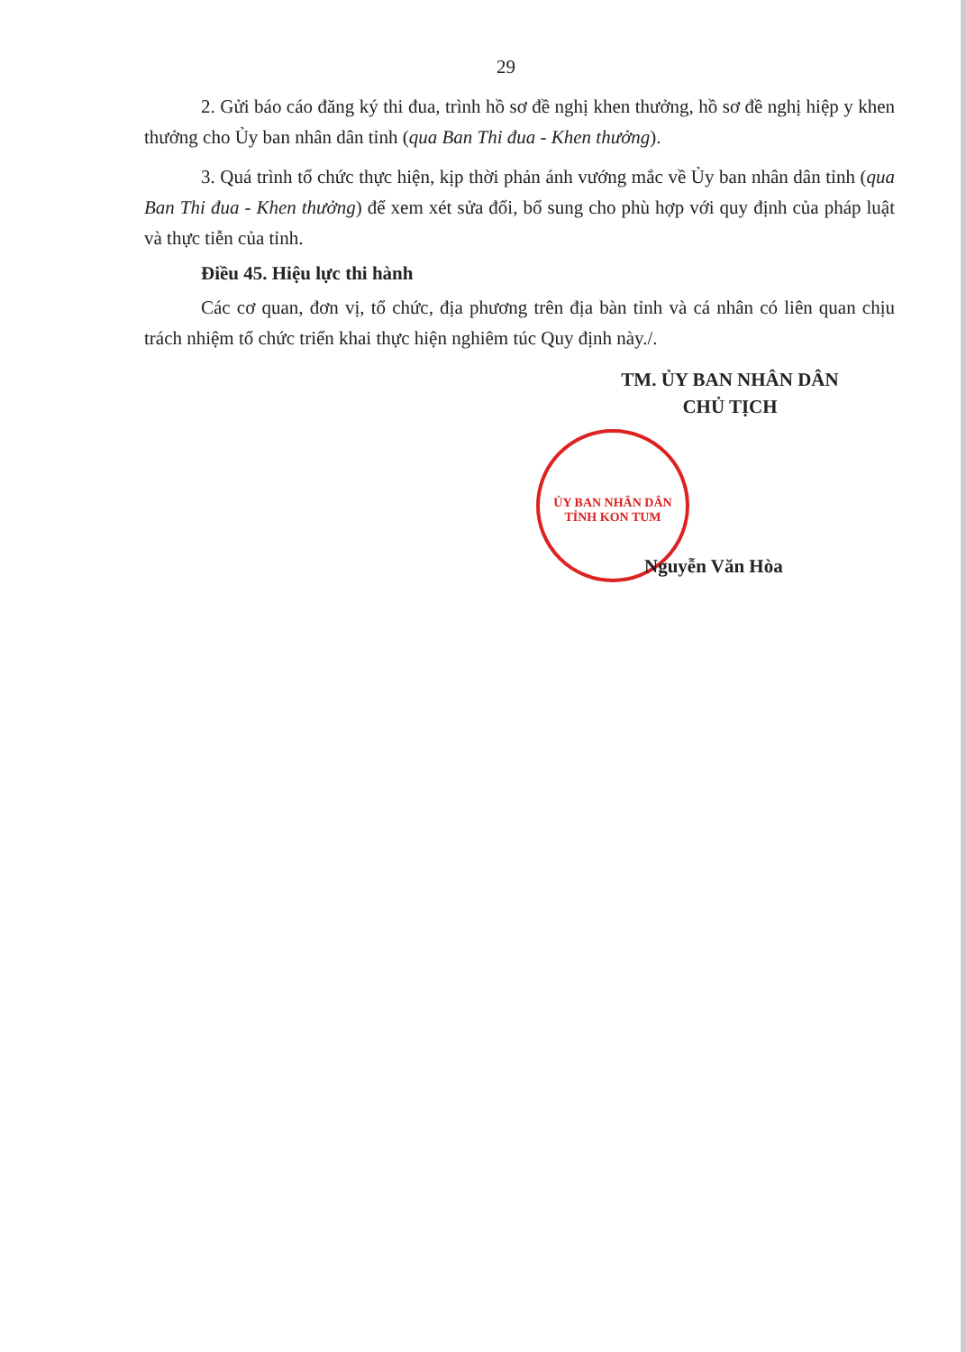29
2. Gửi báo cáo đăng ký thi đua, trình hồ sơ đề nghị khen thưởng, hồ sơ đề nghị hiệp y khen thưởng cho Ủy ban nhân dân tỉnh (qua Ban Thi đua - Khen thưởng).
3. Quá trình tổ chức thực hiện, kịp thời phản ánh vướng mắc về Ủy ban nhân dân tỉnh (qua Ban Thi đua - Khen thưởng) để xem xét sửa đổi, bổ sung cho phù hợp với quy định của pháp luật và thực tiễn của tỉnh.
Điều 45. Hiệu lực thi hành
Các cơ quan, đơn vị, tổ chức, địa phương trên địa bàn tỉnh và cá nhân có liên quan chịu trách nhiệm tổ chức triển khai thực hiện nghiêm túc Quy định này./.
TM. ỦY BAN NHÂN DÂN
CHỦ TỊCH
ỦY BAN NHÂN DÂN TỈNH KON TUM
Nguyễn Văn Hòa